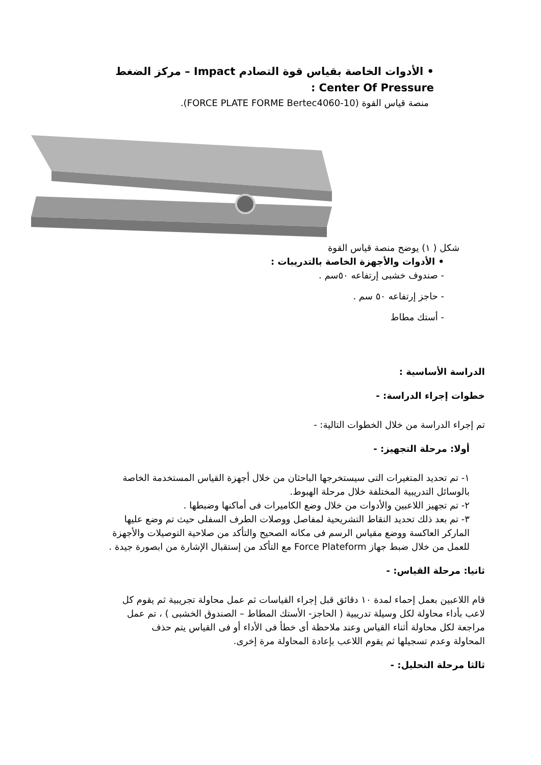• الأدوات الخاصة بقياس قوة التصادم Impact – مركز الضغط Center Of Pressure :
منصة قياس القوة (FORCE PLATE FORME Bertec4060-10).
شكل ( ١) يوضح منصة قياس القوة
• الأدوات والأجهزة الخاصة بالتدريبات :
- صندوف خشبى إرتفاعه ٥٠سم .
- حاجز إرتفاعه ٥٠ سم .
- أستك مطاط
الدراسة الأساسية :
خطوات إجراء الدراسة: -
تم إجراء الدراسة من خلال الخطوات التالية: -
أولا: مرحلة التجهيز: -
١- تم تحديد المتغيرات التى سيستخرجها الباحثان من خلال أجهزة القياس المستخدمة الخاصة بالوسائل التدريبية المختلفة خلال مرحلة الهبوط.
٢- تم تجهيز اللاعبين والأدوات من خلال وضع الكاميرات فى أماكنها وضبطها .
٣- تم بعد ذلك تحديد النقاط التشريحية لمفاصل ووصلات الطرف السفلى حيث تم وضع عليها الماركر العاكسة ووضع مقياس الرسم فى مكانه الصحيح والتأكد من صلاحية التوصيلات والأجهزة للعمل من خلال ضبط جهاز Force Plateform مع التأكد من إستقبال الإشارة من ابصورة جيدة .
ثانيا: مرحلة القياس: -
قام اللاعبين بعمل إحماء لمدة ١٠ دقائق قبل إجراء القياسات ثم عمل محاولة تجريبية ثم يقوم كل لاعب بأداء محاولة لكل وسيلة تدريبية ( الحاجز- الأستك المطاط – الصندوق الخشبى ) ، تم عمل مراجعة لكل محاولة أثناء القياس وعند ملاحظة أى خطأ فى الأداء أو فى القياس يتم حذف المحاولة وعدم تسجيلها ثم يقوم اللاعب بإعادة المحاولة مرة إخرى.
ثالثا مرحلة التحليل: -